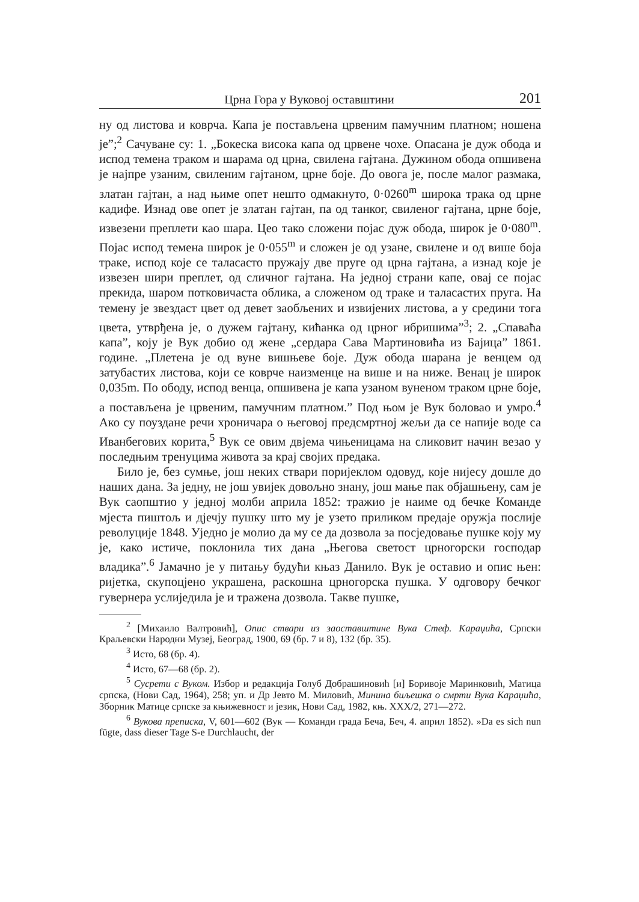Црна Гора у Вуковој оставштини 201
ну од листова и коврча. Капа је постављена црвеним памучним платном; ношена је”;<sup>2</sup> Сачуване су: 1. „Бокеска висока капа од црвене чохе. Опасана је дуж обода и испод темена траком и шарама од црна, свилена гајтана. Дужином обода опшивена је најпре узаним, свиленим гајтаном, црне боје. До овога је, после малог размака, златан гајтан, а над њиме опет нешто одмакнуто, 0·0260<sup>m</sup> широка трака од црне кадифе. Изнад ове опет је златан гајтан, па од танког, свиленог гајтана, црне боје, извезени преплети као шара. Цео тако сложени појас дуж обода, широк је 0·080<sup>m</sup>. Појас испод темена широк је 0·055<sup>m</sup> и сложен је од узане, свилене и од више боја траке, испод које се таласасто пружају две пруге од црна гајтана, а изнад које је извезен шири преплет, од сличног гајтана. На једној страни капе, овај се појас прекида, шаром потковичаста облика, а сложеном од траке и таласастих пруга. На темену је звездаст цвет од девет заобљених и извијених листова, а у средини тога цвета, утврђена је, о дужем гајтану, кићанка од црног ибришима”<sup>3</sup>; 2. „Спаваћа капа”, коју је Вук добио од жене „сердара Сава Мартиновића из Бајица” 1861. године. „Плетена је од вуне вишњеве боје. Дуж обода шарана је венцем од затубастих листова, који се коврче наизменце на више и на ниже. Венац је широк 0,035m. По ободу, испод венца, опшивена је капа узаном вуненом траком црне боје, а постављена је црвеним, памучним платном.” Под њом је Вук боловао и умро.<sup>4</sup> Ако су поуздане речи хроничара о његовој предсмртној жељи да се напије воде са Иванбегових корита,<sup>5</sup> Вук се овим двјема чињеницама на сликовит начин везао у последњим тренуцима живота за крај својих предака.
Било је, без сумње, још неких ствари поријеклом одовуд, које нијесу дошле до наших дана. За једну, не још увијек довољно знану, још мање пак објашњену, сам је Вук саопштио у једној молби априла 1852: тражио је наиме од бечке Команде мјеста пиштољ и дјечју пушку што му је узето приликом предаје оружја послије револуције 1848. Уједно је молио да му се да дозвола за посједовање пушке коју му је, како истиче, поклонила тих дана „Његова светост црногорски господар владика”.<sup>6</sup> Јамачно је у питању будући књаз Данило. Вук је оставио и опис њен: ријетка, скупоцјено украшена, раскошна црногорска пушка. У одговору бечког гувернера услиједила је и тражена дозвола. Такве пушке,
<sup>2</sup> [Михаило Валтровић], Опис ствари из заоставштине Вука Стеф. Караџића, Српски Краљевски Народни Музеј, Београд, 1900, 69 (бр. 7 и 8), 132 (бр. 35).
<sup>3</sup> Исто, 68 (бр. 4).
<sup>4</sup> Исто, 67—68 (бр. 2).
<sup>5</sup> Сусрети с Вуком. Избор и редакција Голуб Добрашиновић [и] Боривоје Маринковић, Матица српска, (Нови Сад, 1964), 258; уп. и Др Јевто М. Миловић, Минина биљешка о смрти Вука Караџића, Зборник Матице српске за књижевност и језик, Нови Сад, 1982, књ. XXX/2, 271—272.
<sup>6</sup> Вукова преписка, V, 601—602 (Вук — Команди града Беча, Беч, 4. април 1852). »Da es sich nun fügte, dass dieser Tage S-e Durchlaucht, der